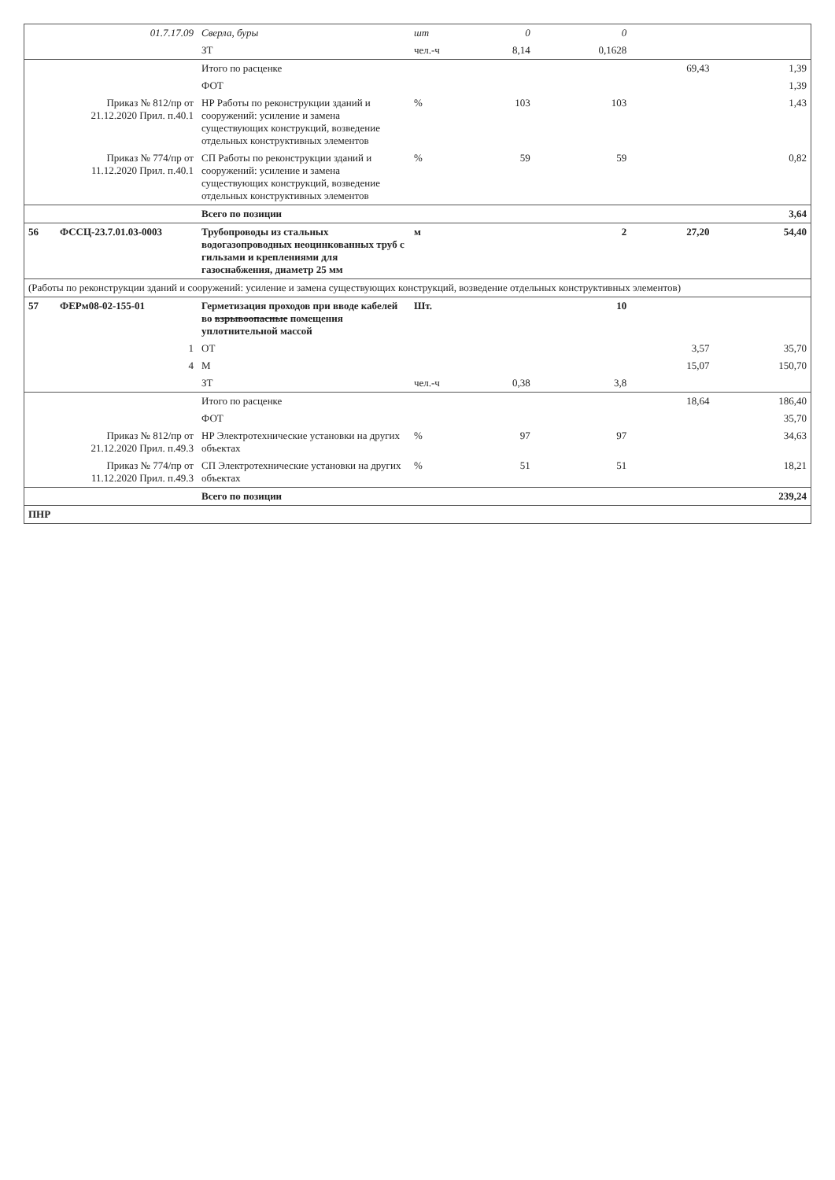| | 01.7.17.09 | Сверла, буры | шт | 0 | 0 | | |
| | | ЗТ | чел.-ч | 8,14 | 0,1628 | | |
| | | Итого по расценке | | | | 69,43 | 1,39 |
| | | ФОТ | | | | | 1,39 |
| | Приказ № 812/пр от 21.12.2020 Прил. п.40.1 | НР Работы по реконструкции зданий и сооружений: усиление и замена существующих конструкций, возведение отдельных конструктивных элементов | % | 103 | 103 | | 1,43 |
| | Приказ № 774/пр от 11.12.2020 Прил. п.40.1 | СП Работы по реконструкции зданий и сооружений: усиление и замена существующих конструкций, возведение отдельных конструктивных элементов | % | 59 | 59 | | 0,82 |
| | | Всего по позиции | | | | | 3,64 |
| 56 | ФССЦ-23.7.01.03-0003 | Трубопроводы из стальных водогазопроводных неоцинкованных труб с гильзами и креплениями для газоснабжения, диаметр 25 мм | м | | 2 | 27,20 | 54,40 |
| (Работы по реконструкции зданий и сооружений: усиление и замена существующих конструкций, возведение отдельных конструктивных элементов) | | | | | | | |
| 57 | ФЕРм08-02-155-01 | Герметизация проходов при вводе кабелей во взрывоопасные помещения уплотнительной массой | Шт. | | 10 | | |
| | 1 | ОТ | | | | 3,57 | 35,70 |
| | 4 | М | | | | 15,07 | 150,70 |
| | | ЗТ | чел.-ч | 0,38 | 3,8 | | |
| | | Итого по расценке | | | | 18,64 | 186,40 |
| | | ФОТ | | | | | 35,70 |
| | Приказ № 812/пр от 21.12.2020 Прил. п.49.3 | НР Электротехнические установки на других объектах | % | 97 | 97 | | 34,63 |
| | Приказ № 774/пр от 11.12.2020 Прил. п.49.3 | СП Электротехнические установки на других объектах | % | 51 | 51 | | 18,21 |
| | | Всего по позиции | | | | | 239,24 |
| ПНР | | | | | | | |